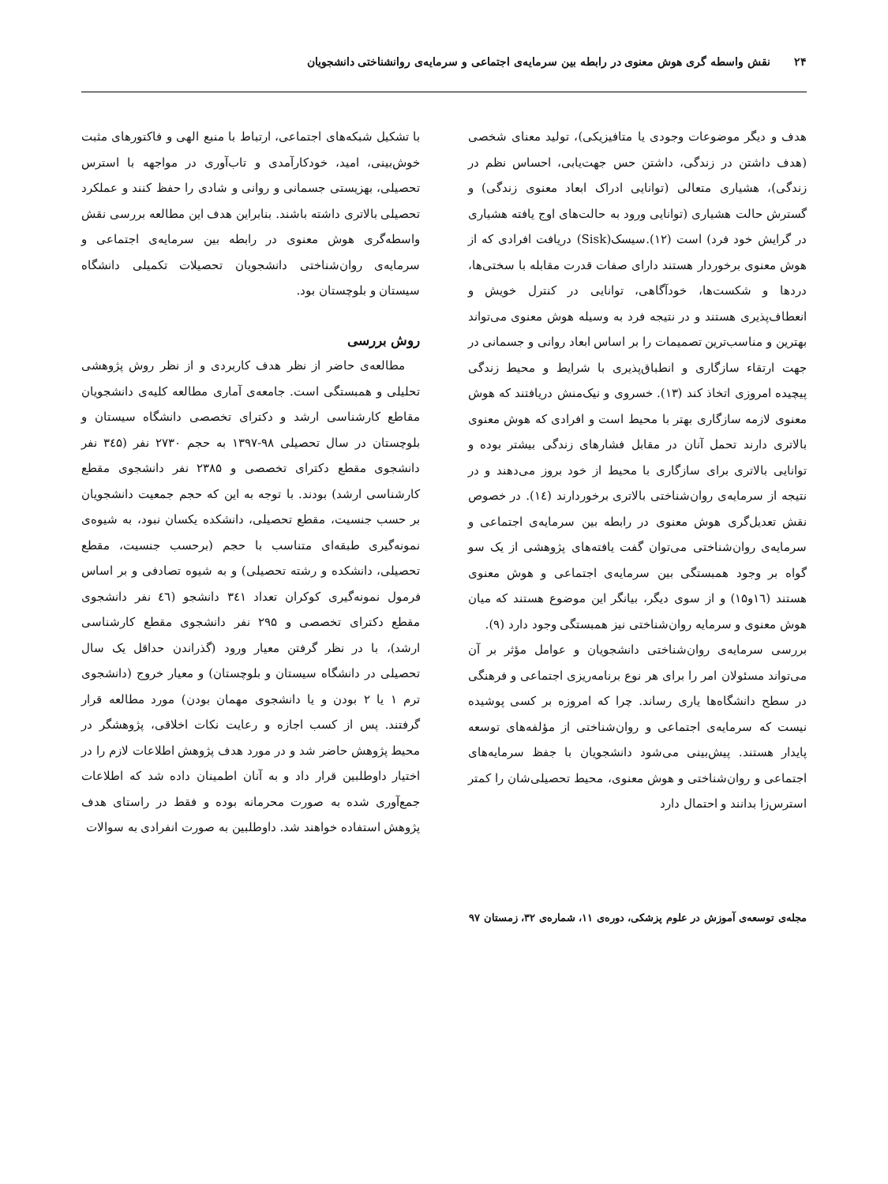۲۴ نقش واسطه گری هوش معنوی در رابطه بین سرمایه‌ی اجتماعی و سرمایه‌ی روانشناختی دانشجویان
هدف و دیگر موضوعات وجودی یا متافیزیکی)، تولید معنای شخصی (هدف داشتن در زندگی، داشتن حس جهت‌یابی، احساس نظم در زندگی)، هشیاری متعالی (توانایی ادراک ابعاد معنوی زندگی) و گسترش حالت هشیاری (توانایی ورود به حالت‌های اوج یافته هشیاری در گرایش خود فرد) است (۱۲).سیسک(Sisk) دریافت افرادی که از هوش معنوی برخوردار هستند دارای صفات قدرت مقابله با سختی‌ها، دردها و شکست‌ها، خودآگاهی، توانایی در کنترل خویش و انعطاف‌پذیری هستند و در نتیجه فرد به وسیله هوش معنوی می‌تواند بهترین و مناسب‌ترین تصمیمات را بر اساس ابعاد روانی و جسمانی در جهت ارتقاء سازگاری و انطباق‌پذیری با شرایط و محیط زندگی پیچیده امروزی اتخاذ کند (۱۳). خسروی و نیک‌منش دریافتند که هوش معنوی لازمه سازگاری بهتر با محیط است و افرادی که هوش معنوی بالاتری دارند تحمل آنان در مقابل فشارهای زندگی بیشتر بوده و توانایی بالاتری برای سازگاری با محیط از خود بروز می‌دهند و در نتیجه از سرمایه‌ی روان‌شناختی بالاتری برخوردارند (۱٤). در خصوص نقش تعدیل‌گری هوش معنوی در رابطه بین سرمایه‌ی اجتماعی و سرمایه‌ی روان‌شناختی می‌توان گفت یافته‌های پژوهشی از یک سو گواه بر وجود همبستگی بین سرمایه‌ی اجتماعی و هوش معنوی هستند (۱٦و۱۵) و از سوی دیگر، بیانگر این موضوع هستند که میان هوش معنوی و سرمایه روان‌شناختی نیز همبستگی وجود دارد (۹).
بررسی سرمایه‌ی روان‌شناختی دانشجویان و عوامل مؤثر بر آن می‌تواند مسئولان امر را برای هر نوع برنامه‌ریزی اجتماعی و فرهنگی در سطح دانشگاه‌ها یاری رساند. چرا که امروزه بر کسی پوشیده نیست که سرمایه‌ی اجتماعی و روان‌شناختی از مؤلفه‌های توسعه پایدار هستند. پیش‌بینی می‌شود دانشجویان با جفظ سرمایه‌های اجتماعی و روان‌شناختی و هوش معنوی، محیط تحصیلی‌شان را کمتر استرس‌زا بدانند و احتمال دارد
با تشکیل شبکه‌های اجتماعی، ارتباط با منبع الهی و فاکتورهای مثبت خوش‌بینی، امید، خودکارآمدی و تاب‌آوری در مواجهه با استرس تحصیلی، بهزیستی جسمانی و روانی و شادی را حفظ کنند و عملکرد تحصیلی بالاتری داشته باشند. بنابراین هدف این مطالعه بررسی نقش واسطه‌گری هوش معنوی در رابطه بین سرمایه‌ی اجتماعی و سرمایه‌ی روان‌شناختی دانشجویان تحصیلات تکمیلی دانشگاه سیستان و بلوچستان بود.
روش بررسی
مطالعه‌ی حاضر از نظر هدف کاربردی و از نظر روش پژوهشی تحلیلی و همبستگی است. جامعه‌ی آماری مطالعه کلیه‌ی دانشجویان مقاطع کارشناسی ارشد و دکترای تخصصی دانشگاه سیستان و بلوچستان در سال تحصیلی ۹۸-۱۳۹۷ به حجم ۲۷۳۰ نفر (۳٤۵ نفر دانشجوی مقطع دکترای تخصصی و ۲۳۸۵ نفر دانشجوی مقطع کارشناسی ارشد) بودند. با توجه به این که حجم جمعیت دانشجویان بر حسب جنسیت، مقطع تحصیلی، دانشکده یکسان نبود، به شیوه‌ی نمونه‌گیری طبقه‌ای متناسب با حجم (برحسب جنسیت، مقطع تحصیلی، دانشکده و رشته تحصیلی) و به شیوه تصادفی و بر اساس فرمول نمونه‌گیری کوکران تعداد ۳٤۱ دانشجو (٤٦ نفر دانشجوی مقطع دکترای تخصصی و ۲۹۵ نفر دانشجوی مقطع کارشناسی ارشد)، با در نظر گرفتن معیار ورود (گذراندن حداقل یک سال تحصیلی در دانشگاه سیستان و بلوچستان) و معیار خروج (دانشجوی ترم ۱ یا ۲ بودن و یا دانشجوی مهمان بودن) مورد مطالعه قرار گرفتند. پس از کسب اجازه و رعایت نکات اخلاقی، پژوهشگر در محیط پژوهش حاضر شد و در مورد هدف پژوهش اطلاعات لازم را در اختیار داوطلبین قرار داد و به آنان اطمینان داده شد که اطلاعات جمع‌آوری شده به صورت محرمانه بوده و فقط در راستای هدف پژوهش استفاده خواهند شد. داوطلبین به صورت انفرادی به سوالات
مجله‌ی توسعه‌ی آموزش در علوم پزشکی، دوره‌ی ۱۱، شماره‌ی ۳۲، زمستان ۹۷